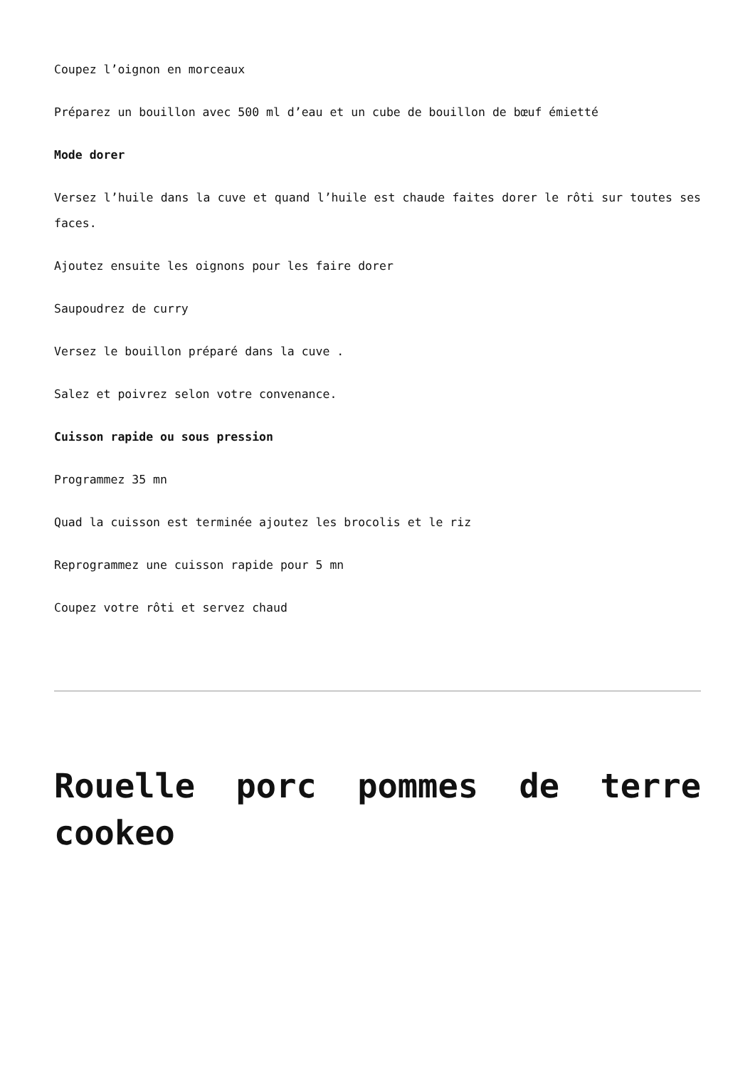Coupez l’oignon en morceaux
Préparez un bouillon avec 500 ml d’eau et un cube de bouillon de bœuf émietté
Mode dorer
Versez l’huile dans la cuve et quand l’huile est chaude faites dorer le rôti sur toutes ses faces.
Ajoutez ensuite les oignons pour les faire dorer
Saupoudrez de curry
Versez le bouillon préparé dans la cuve .
Salez et poivrez selon votre convenance.
Cuisson rapide ou sous pression
Programmez 35 mn
Quad la cuisson est terminée ajoutez les brocolis et le riz
Reprogrammez une cuisson rapide pour 5 mn
Coupez votre rôti et servez chaud
Rouelle porc pommes de terre cookeo